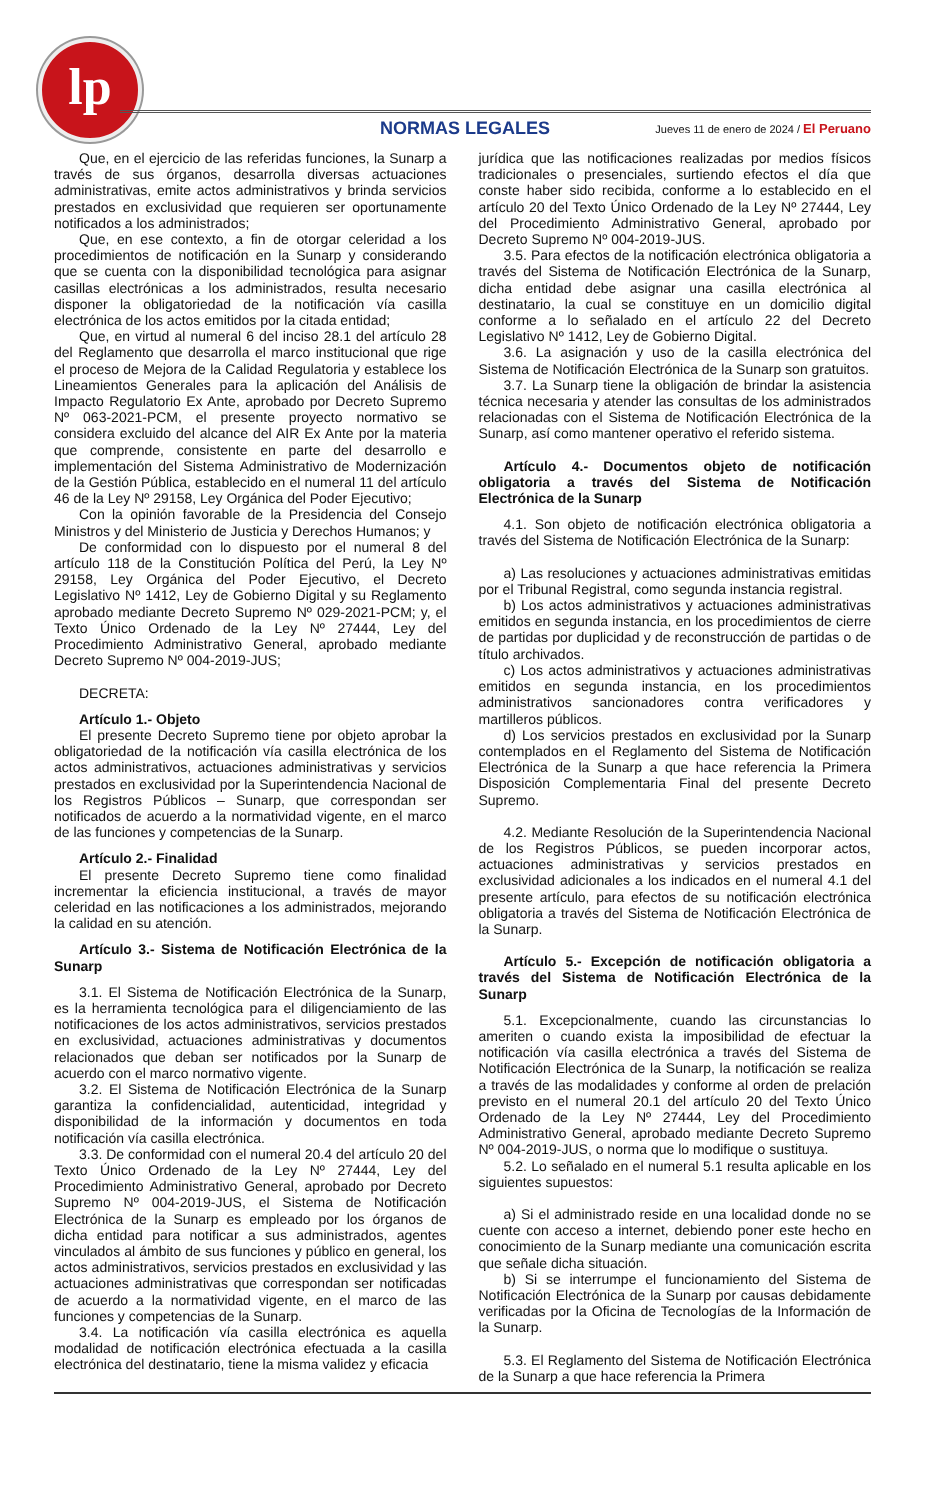lp
NORMAS LEGALES Jueves 11 de enero de 2024 / El Peruano
Que, en el ejercicio de las referidas funciones, la Sunarp a través de sus órganos, desarrolla diversas actuaciones administrativas, emite actos administrativos y brinda servicios prestados en exclusividad que requieren ser oportunamente notificados a los administrados;
Que, en ese contexto, a fin de otorgar celeridad a los procedimientos de notificación en la Sunarp y considerando que se cuenta con la disponibilidad tecnológica para asignar casillas electrónicas a los administrados, resulta necesario disponer la obligatoriedad de la notificación vía casilla electrónica de los actos emitidos por la citada entidad;
Que, en virtud al numeral 6 del inciso 28.1 del artículo 28 del Reglamento que desarrolla el marco institucional que rige el proceso de Mejora de la Calidad Regulatoria y establece los Lineamientos Generales para la aplicación del Análisis de Impacto Regulatorio Ex Ante, aprobado por Decreto Supremo Nº 063-2021-PCM, el presente proyecto normativo se considera excluido del alcance del AIR Ex Ante por la materia que comprende, consistente en parte del desarrollo e implementación del Sistema Administrativo de Modernización de la Gestión Pública, establecido en el numeral 11 del artículo 46 de la Ley Nº 29158, Ley Orgánica del Poder Ejecutivo;
Con la opinión favorable de la Presidencia del Consejo Ministros y del Ministerio de Justicia y Derechos Humanos; y
De conformidad con lo dispuesto por el numeral 8 del artículo 118 de la Constitución Política del Perú, la Ley Nº 29158, Ley Orgánica del Poder Ejecutivo, el Decreto Legislativo Nº 1412, Ley de Gobierno Digital y su Reglamento aprobado mediante Decreto Supremo Nº 029-2021-PCM; y, el Texto Único Ordenado de la Ley Nº 27444, Ley del Procedimiento Administrativo General, aprobado mediante Decreto Supremo Nº 004-2019-JUS;
DECRETA:
Artículo 1.- Objeto
El presente Decreto Supremo tiene por objeto aprobar la obligatoriedad de la notificación vía casilla electrónica de los actos administrativos, actuaciones administrativas y servicios prestados en exclusividad por la Superintendencia Nacional de los Registros Públicos – Sunarp, que correspondan ser notificados de acuerdo a la normatividad vigente, en el marco de las funciones y competencias de la Sunarp.
Artículo 2.- Finalidad
El presente Decreto Supremo tiene como finalidad incrementar la eficiencia institucional, a través de mayor celeridad en las notificaciones a los administrados, mejorando la calidad en su atención.
Artículo 3.- Sistema de Notificación Electrónica de la Sunarp
3.1. El Sistema de Notificación Electrónica de la Sunarp, es la herramienta tecnológica para el diligenciamiento de las notificaciones de los actos administrativos, servicios prestados en exclusividad, actuaciones administrativas y documentos relacionados que deban ser notificados por la Sunarp de acuerdo con el marco normativo vigente.
3.2. El Sistema de Notificación Electrónica de la Sunarp garantiza la confidencialidad, autenticidad, integridad y disponibilidad de la información y documentos en toda notificación vía casilla electrónica.
3.3. De conformidad con el numeral 20.4 del artículo 20 del Texto Único Ordenado de la Ley Nº 27444, Ley del Procedimiento Administrativo General, aprobado por Decreto Supremo Nº 004-2019-JUS, el Sistema de Notificación Electrónica de la Sunarp es empleado por los órganos de dicha entidad para notificar a sus administrados, agentes vinculados al ámbito de sus funciones y público en general, los actos administrativos, servicios prestados en exclusividad y las actuaciones administrativas que correspondan ser notificadas de acuerdo a la normatividad vigente, en el marco de las funciones y competencias de la Sunarp.
3.4. La notificación vía casilla electrónica es aquella modalidad de notificación electrónica efectuada a la casilla electrónica del destinatario, tiene la misma validez y eficacia
jurídica que las notificaciones realizadas por medios físicos tradicionales o presenciales, surtiendo efectos el día que conste haber sido recibida, conforme a lo establecido en el artículo 20 del Texto Único Ordenado de la Ley Nº 27444, Ley del Procedimiento Administrativo General, aprobado por Decreto Supremo Nº 004-2019-JUS.
3.5. Para efectos de la notificación electrónica obligatoria a través del Sistema de Notificación Electrónica de la Sunarp, dicha entidad debe asignar una casilla electrónica al destinatario, la cual se constituye en un domicilio digital conforme a lo señalado en el artículo 22 del Decreto Legislativo Nº 1412, Ley de Gobierno Digital.
3.6. La asignación y uso de la casilla electrónica del Sistema de Notificación Electrónica de la Sunarp son gratuitos.
3.7. La Sunarp tiene la obligación de brindar la asistencia técnica necesaria y atender las consultas de los administrados relacionadas con el Sistema de Notificación Electrónica de la Sunarp, así como mantener operativo el referido sistema.
Artículo 4.- Documentos objeto de notificación obligatoria a través del Sistema de Notificación Electrónica de la Sunarp
4.1. Son objeto de notificación electrónica obligatoria a través del Sistema de Notificación Electrónica de la Sunarp:
a) Las resoluciones y actuaciones administrativas emitidas por el Tribunal Registral, como segunda instancia registral.
b) Los actos administrativos y actuaciones administrativas emitidos en segunda instancia, en los procedimientos de cierre de partidas por duplicidad y de reconstrucción de partidas o de título archivados.
c) Los actos administrativos y actuaciones administrativas emitidos en segunda instancia, en los procedimientos administrativos sancionadores contra verificadores y martilleros públicos.
d) Los servicios prestados en exclusividad por la Sunarp contemplados en el Reglamento del Sistema de Notificación Electrónica de la Sunarp a que hace referencia la Primera Disposición Complementaria Final del presente Decreto Supremo.
4.2. Mediante Resolución de la Superintendencia Nacional de los Registros Públicos, se pueden incorporar actos, actuaciones administrativas y servicios prestados en exclusividad adicionales a los indicados en el numeral 4.1 del presente artículo, para efectos de su notificación electrónica obligatoria a través del Sistema de Notificación Electrónica de la Sunarp.
Artículo 5.- Excepción de notificación obligatoria a través del Sistema de Notificación Electrónica de la Sunarp
5.1. Excepcionalmente, cuando las circunstancias lo ameriten o cuando exista la imposibilidad de efectuar la notificación vía casilla electrónica a través del Sistema de Notificación Electrónica de la Sunarp, la notificación se realiza a través de las modalidades y conforme al orden de prelación previsto en el numeral 20.1 del artículo 20 del Texto Único Ordenado de la Ley Nº 27444, Ley del Procedimiento Administrativo General, aprobado mediante Decreto Supremo Nº 004-2019-JUS, o norma que lo modifique o sustituya.
5.2. Lo señalado en el numeral 5.1 resulta aplicable en los siguientes supuestos:
a) Si el administrado reside en una localidad donde no se cuente con acceso a internet, debiendo poner este hecho en conocimiento de la Sunarp mediante una comunicación escrita que señale dicha situación.
b) Si se interrumpe el funcionamiento del Sistema de Notificación Electrónica de la Sunarp por causas debidamente verificadas por la Oficina de Tecnologías de la Información de la Sunarp.
5.3. El Reglamento del Sistema de Notificación Electrónica de la Sunarp a que hace referencia la Primera